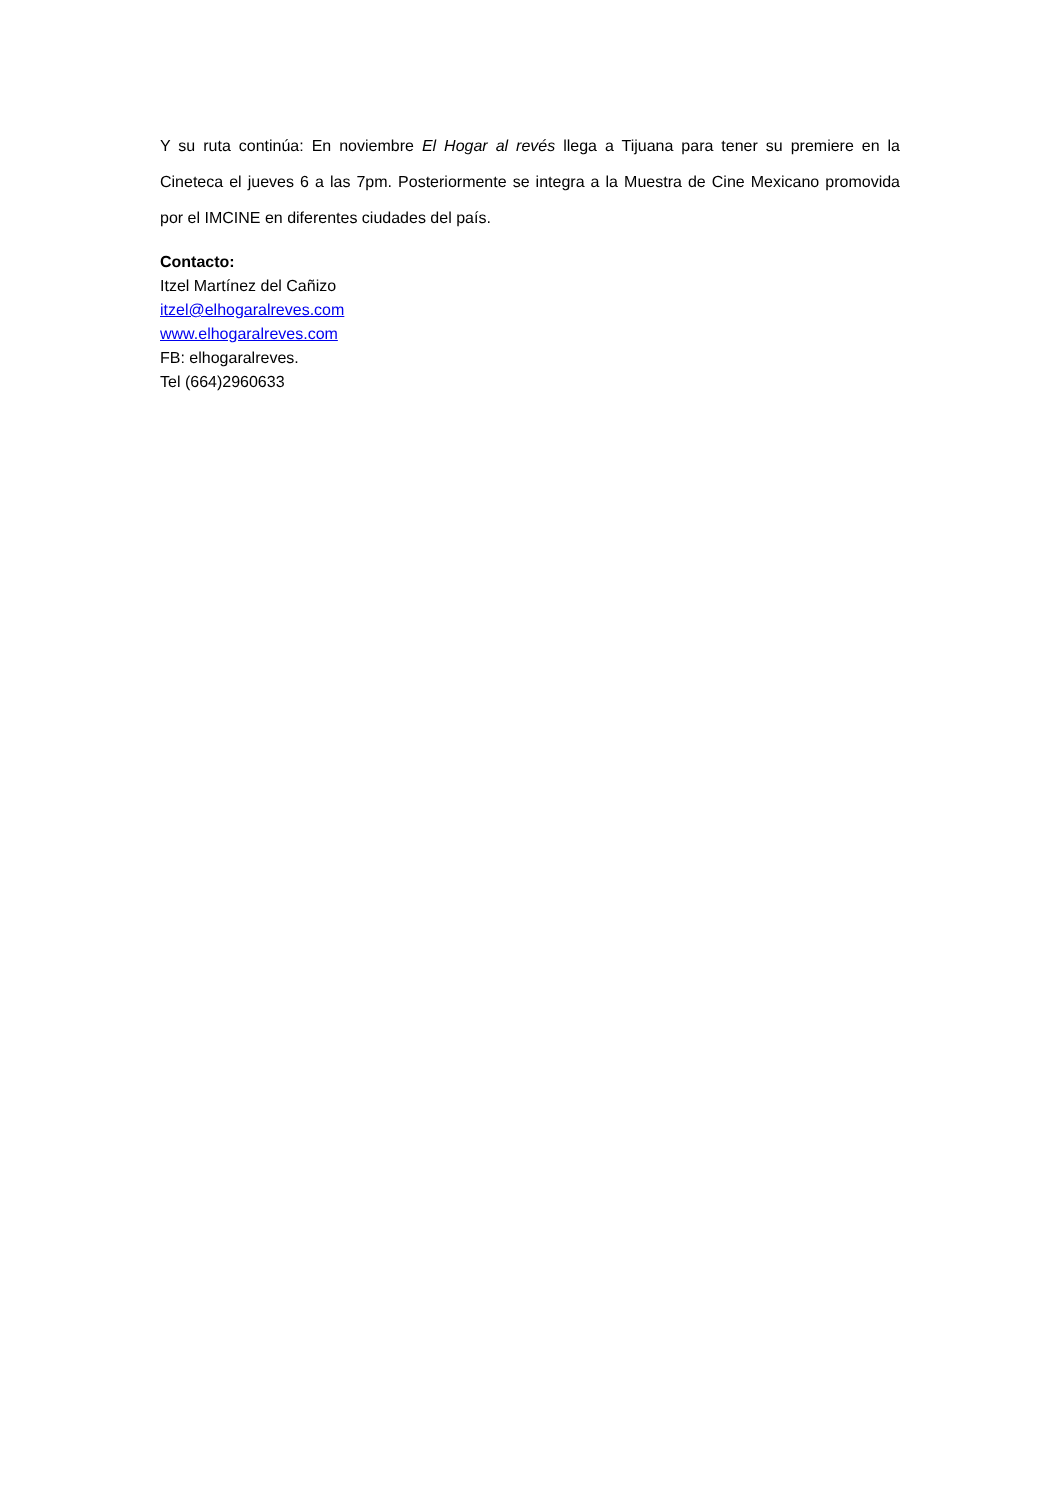Y su ruta continúa: En noviembre El Hogar al revés llega a Tijuana para tener su premiere en la Cineteca el jueves 6 a las 7pm. Posteriormente se integra a la Muestra de Cine Mexicano promovida por el IMCINE en diferentes ciudades del país.
Contacto:
Itzel Martínez del Cañizo
itzel@elhogaralreves.com
www.elhogaralreves.com
FB: elhogaralreves.
Tel (664)2960633